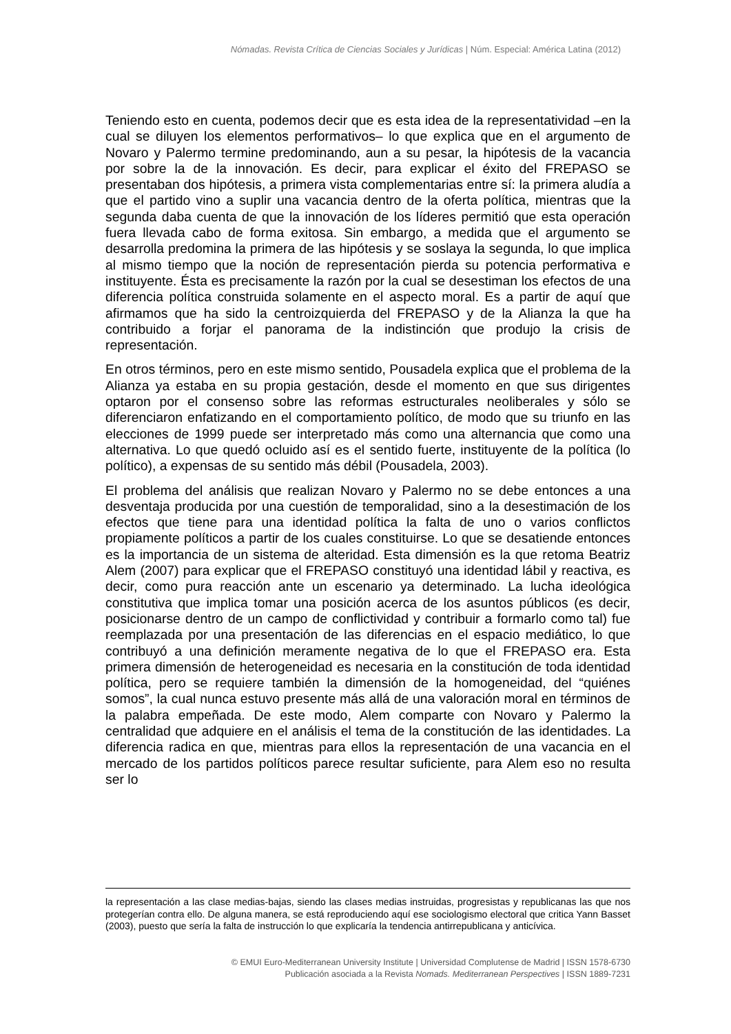Nómadas. Revista Crítica de Ciencias Sociales y Jurídicas | Núm. Especial: América Latina (2012)
Teniendo esto en cuenta, podemos decir que es esta idea de la representatividad –en la cual se diluyen los elementos performativos– lo que explica que en el argumento de Novaro y Palermo termine predominando, aun a su pesar, la hipótesis de la vacancia por sobre la de la innovación. Es decir, para explicar el éxito del FREPASO se presentaban dos hipótesis, a primera vista complementarias entre sí: la primera aludía a que el partido vino a suplir una vacancia dentro de la oferta política, mientras que la segunda daba cuenta de que la innovación de los líderes permitió que esta operación fuera llevada cabo de forma exitosa. Sin embargo, a medida que el argumento se desarrolla predomina la primera de las hipótesis y se soslaya la segunda, lo que implica al mismo tiempo que la noción de representación pierda su potencia performativa e instituyente. Ésta es precisamente la razón por la cual se desestiman los efectos de una diferencia política construida solamente en el aspecto moral. Es a partir de aquí que afirmamos que ha sido la centroizquierda del FREPASO y de la Alianza la que ha contribuido a forjar el panorama de la indistinción que produjo la crisis de representación.
En otros términos, pero en este mismo sentido, Pousadela explica que el problema de la Alianza ya estaba en su propia gestación, desde el momento en que sus dirigentes optaron por el consenso sobre las reformas estructurales neoliberales y sólo se diferenciaron enfatizando en el comportamiento político, de modo que su triunfo en las elecciones de 1999 puede ser interpretado más como una alternancia que como una alternativa. Lo que quedó ocluido así es el sentido fuerte, instituyente de la política (lo político), a expensas de su sentido más débil (Pousadela, 2003).
El problema del análisis que realizan Novaro y Palermo no se debe entonces a una desventaja producida por una cuestión de temporalidad, sino a la desestimación de los efectos que tiene para una identidad política la falta de uno o varios conflictos propiamente políticos a partir de los cuales constituirse. Lo que se desatiende entonces es la importancia de un sistema de alteridad. Esta dimensión es la que retoma Beatriz Alem (2007) para explicar que el FREPASO constituyó una identidad lábil y reactiva, es decir, como pura reacción ante un escenario ya determinado. La lucha ideológica constitutiva que implica tomar una posición acerca de los asuntos públicos (es decir, posicionarse dentro de un campo de conflictividad y contribuir a formarlo como tal) fue reemplazada por una presentación de las diferencias en el espacio mediático, lo que contribuyó a una definición meramente negativa de lo que el FREPASO era. Esta primera dimensión de heterogeneidad es necesaria en la constitución de toda identidad política, pero se requiere también la dimensión de la homogeneidad, del “quiénes somos”, la cual nunca estuvo presente más allá de una valoración moral en términos de la palabra empeñada. De este modo, Alem comparte con Novaro y Palermo la centralidad que adquiere en el análisis el tema de la constitución de las identidades. La diferencia radica en que, mientras para ellos la representación de una vacancia en el mercado de los partidos políticos parece resultar suficiente, para Alem eso no resulta ser lo
la representación a las clase medias-bajas, siendo las clases medias instruidas, progresistas y republicanas las que nos protegerían contra ello. De alguna manera, se está reproduciendo aquí ese sociologismo electoral que critica Yann Basset (2003), puesto que sería la falta de instrucción lo que explicaría la tendencia antirrepublicana y anticívica.
© EMUI Euro-Mediterranean University Institute | Universidad Complutense de Madrid | ISSN 1578-6730
Publicación asociada a la Revista Nomads. Mediterranean Perspectives | ISSN 1889-7231